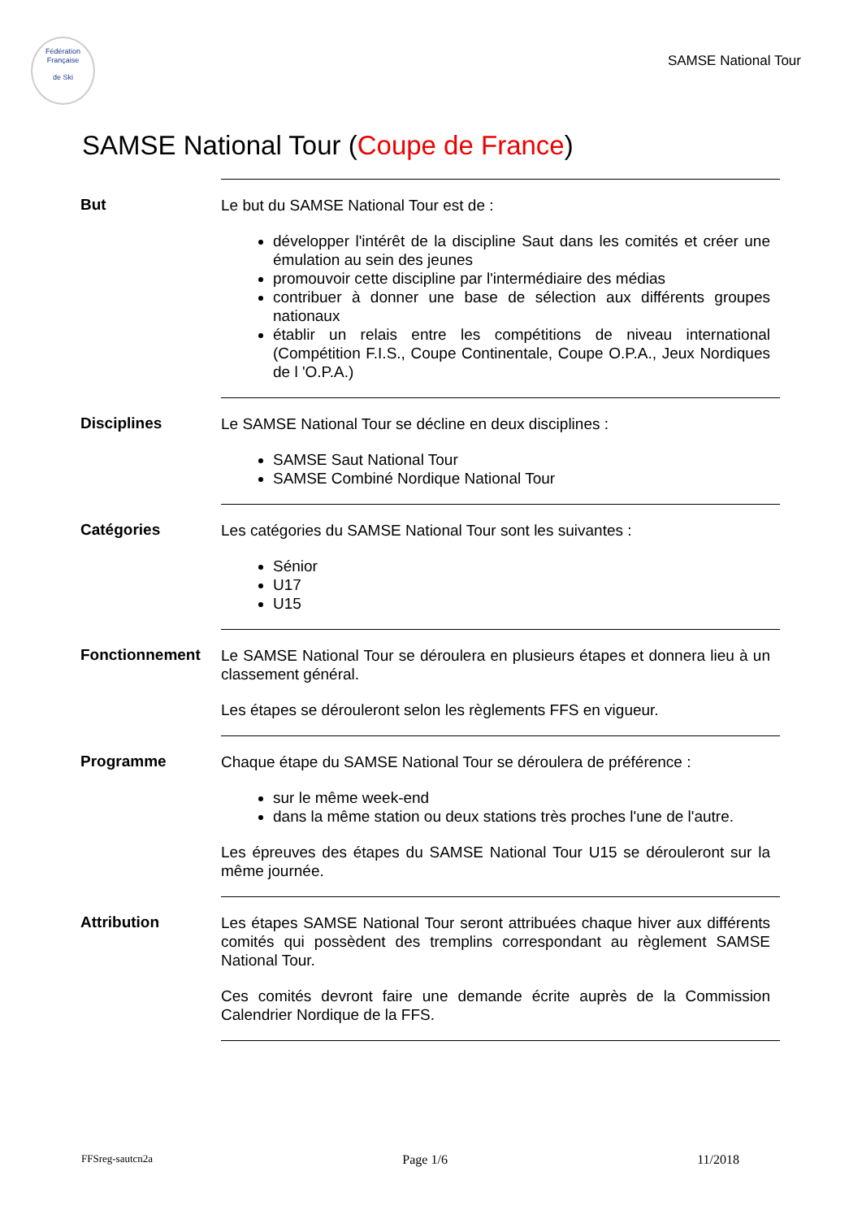Fédération Française
de Ski
SAMSE National Tour
SAMSE National Tour (Coupe de France)
But
Le but du SAMSE National Tour est de :
développer l'intérêt de la discipline Saut dans les comités et créer une émulation au sein des jeunes
promouvoir cette discipline par l'intermédiaire des médias
contribuer à donner une base de sélection aux différents groupes nationaux
établir un relais entre les compétitions de niveau international (Compétition F.I.S., Coupe Continentale, Coupe O.P.A., Jeux Nordiques de l 'O.P.A.)
Disciplines
Le SAMSE National Tour se décline en deux disciplines :
SAMSE Saut National Tour
SAMSE Combiné Nordique National Tour
Catégories
Les catégories du SAMSE National Tour sont les suivantes :
Sénior
U17
U15
Fonctionnement
Le SAMSE National Tour se déroulera en plusieurs étapes et donnera lieu à un classement général.
Les étapes se dérouleront selon les règlements FFS en vigueur.
Programme
Chaque étape du SAMSE National Tour se déroulera de préférence :
sur le même week-end
dans la même station ou deux stations très proches l'une de l'autre.
Les épreuves des étapes du SAMSE National Tour U15 se dérouleront sur la même journée.
Attribution
Les étapes SAMSE National Tour seront attribuées chaque hiver aux différents comités qui possèdent des tremplins correspondant au règlement SAMSE National Tour.
Ces comités devront faire une demande écrite auprès de la Commission Calendrier Nordique de la FFS.
FFSreg-sautcn2a Page 1/6 11/2018